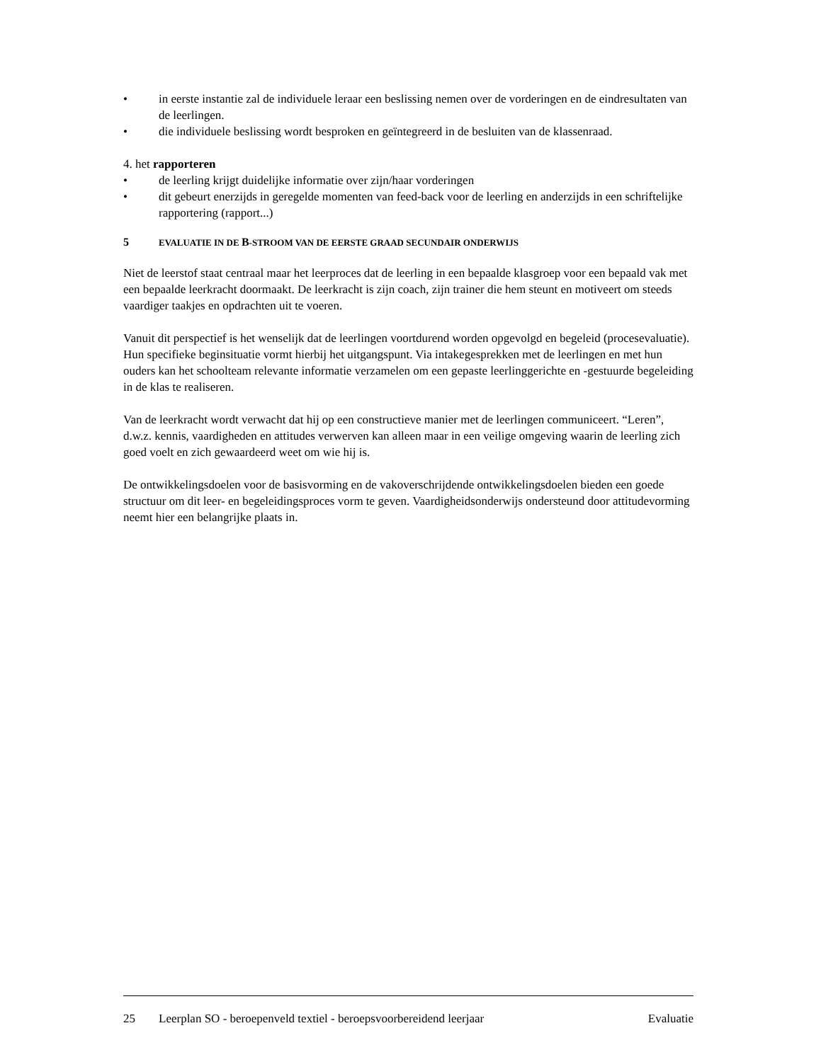• in eerste instantie zal de individuele leraar een beslissing nemen over de vorderingen en de eindresultaten van de leerlingen.
• die individuele beslissing wordt besproken en geïntegreerd in de besluiten van de klassenraad.
4. het rapporteren
• de leerling krijgt duidelijke informatie over zijn/haar vorderingen
• dit gebeurt enerzijds in geregelde momenten van feed-back voor de leerling en anderzijds in een schriftelijke rapportering (rapport...)
5 EVALUATIE IN DE B-STROOM VAN DE EERSTE GRAAD SECUNDAIR ONDERWIJS
Niet de leerstof staat centraal maar het leerproces dat de leerling in een bepaalde klasgroep voor een bepaald vak met een bepaalde leerkracht doormaakt. De leerkracht is zijn coach, zijn trainer die hem steunt en motiveert om steeds vaardiger taakjes en opdrachten uit te voeren.
Vanuit dit perspectief is het wenselijk dat de leerlingen voortdurend worden opgevolgd en begeleid (procesevaluatie). Hun specifieke beginsituatie vormt hierbij het uitgangspunt. Via intakegesprekken met de leerlingen en met hun ouders kan het schoolteam relevante informatie verzamelen om een gepaste leerlinggerichte en -gestuurde begeleiding in de klas te realiseren.
Van de leerkracht wordt verwacht dat hij op een constructieve manier met de leerlingen communiceert. “Leren”, d.w.z. kennis, vaardigheden en attitudes verwerven kan alleen maar in een veilige omgeving waarin de leerling zich goed voelt en zich gewaardeerd weet om wie hij is.
De ontwikkelingsdoelen voor de basisvorming en de vakoverschrijdende ontwikkelingsdoelen bieden een goede structuur om dit leer- en begeleidingsproces vorm te geven. Vaardigheidsonderwijs ondersteund door attitudevorming neemt hier een belangrijke plaats in.
25 Leerplan SO - beroepenveld textiel - beroepsvoorbereidend leerjaar Evaluatie